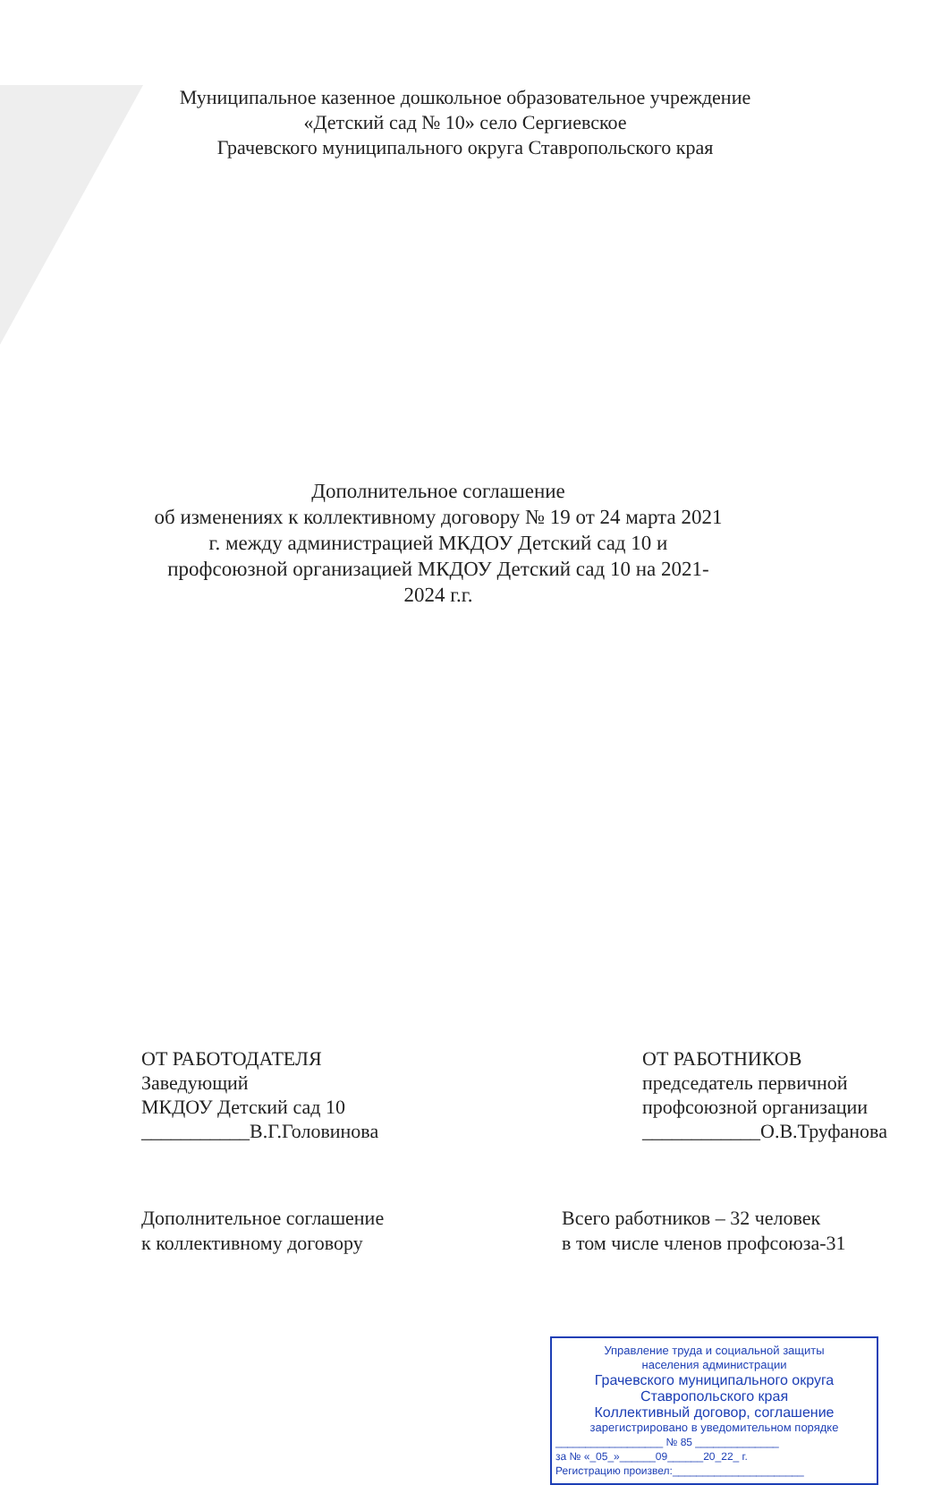Муниципальное казенное дошкольное образовательное учреждение
«Детский сад № 10» село Сергиевское
Грачевского муниципального округа Ставропольского края
Дополнительное соглашение
об изменениях к коллективному договору № 19 от 24 марта 2021 г. между администрацией МКДОУ Детский сад 10 и профсоюзной организацией МКДОУ Детский сад 10 на 2021-2024 г.г.
ОТ РАБОТОДАТЕЛЯ
Заведующий
МКДОУ Детский сад 10
___________В.Г.Головинова
ОТ РАБОТНИКОВ
председатель первичной
профсоюзной организации
____________О.В.Труфанова
Дополнительное соглашение
к коллективному договору
Всего работников – 32 человек
в том числе членов профсоюза-31
Управление труда и социальной защиты
населения администрации
Грачевского муниципального округа
Ставропольского края
Коллективный договор, соглашение
зарегистрировано в уведомительном порядке
__________________ № 85 ______________
за № «_05_»______09______20_22_ г.
Регистрацию произвел:______________________